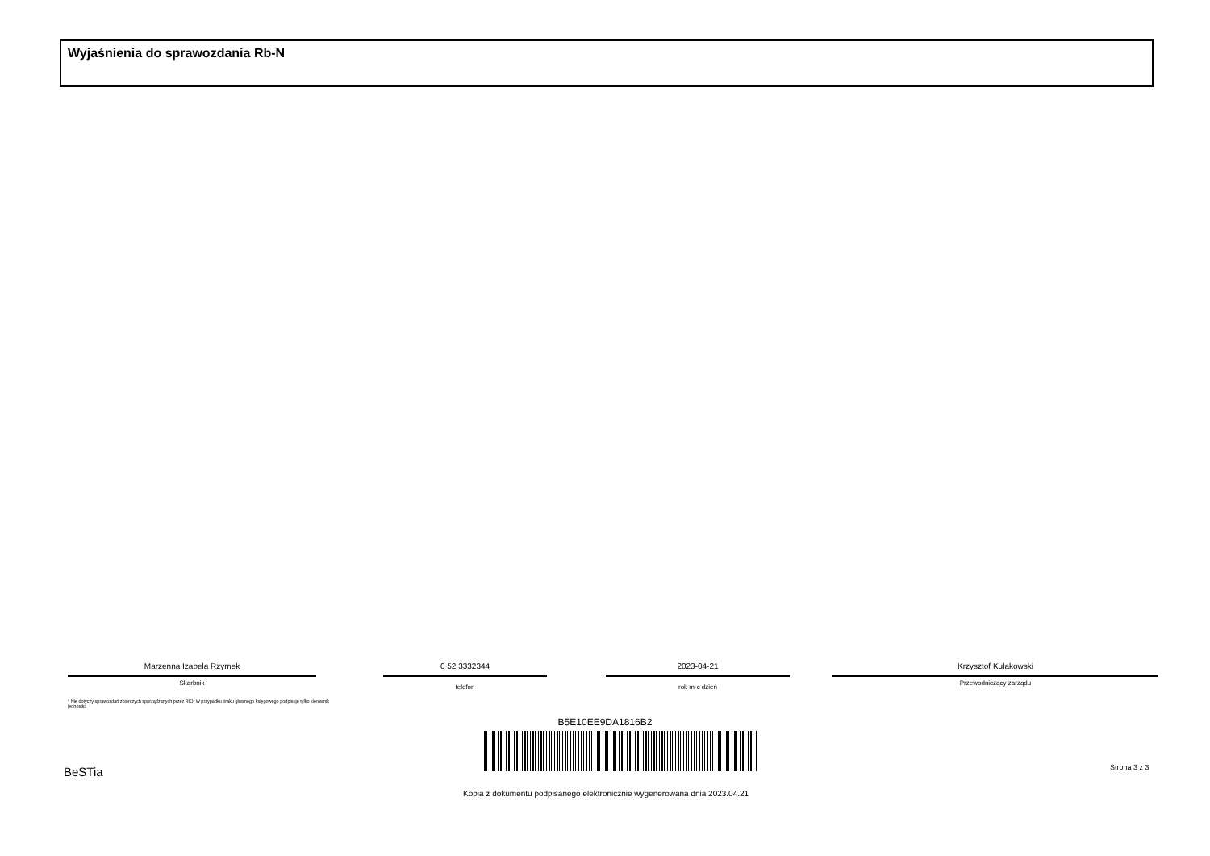Wyjaśnienia do sprawozdania Rb-N
Marzenna Izabela Rzymek
Skarbnik
0 52 3332344
telefon
2023-04-21
rok m-c dzień
Krzysztof Kułakowski
Przewodniczący zarządu
* Nie dotyczy sprawozdań zbiorczych sporządzanych przez RIO. W przypadku braku głównego księgowego podpisuje tylko kierownik jednostki.
B5E10EE9DA1816B2
BeSTia Strona 3 z 3
Kopia z dokumentu podpisanego elektronicznie wygenerowana dnia 2023.04.21